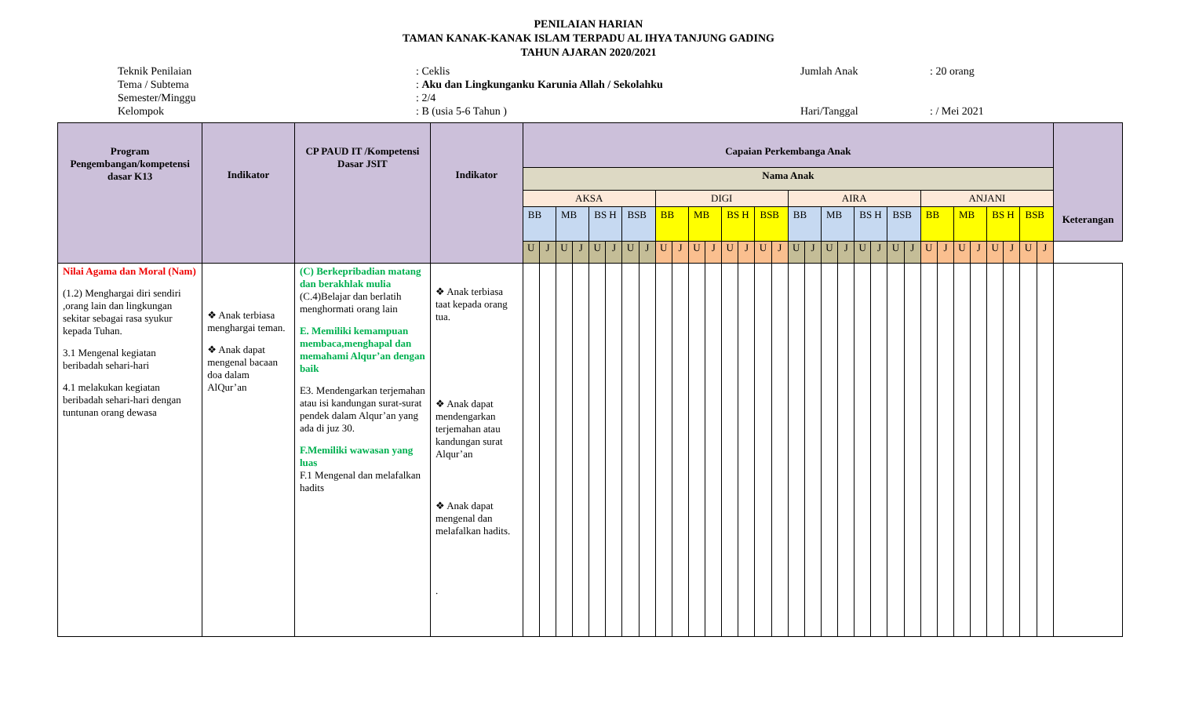PENILAIAN HARIAN
TAMAN KANAK-KANAK ISLAM TERPADU AL IHYA TANJUNG GADING
TAHUN AJARAN 2020/2021
Teknik Penilaian
: Ceklis
Jumlah Anak
: 20 orang
Tema / Subtema
: Aku dan Lingkunganku Karunia Allah / Sekolahku
Semester/Minggu
: 2/4
Kelompok
: B (usia 5-6 Tahun )
Hari/Tanggal
: / Mei 2021
| Program Pengembangan/kompetensi dasar K13 | Indikator | CP PAUD IT /Kompetensi Dasar JSIT | Indikator | Capaian Perkembanga Anak | | | | | | | | | | | | | | | | | | | | | | | | | | | | | | | | Keterangan |
| --- | --- | --- | --- | --- | --- | --- | --- | --- | --- | --- | --- | --- | --- | --- | --- | --- | --- | --- | --- | --- | --- | --- | --- | --- | --- | --- | --- | --- | --- | --- | --- | --- | --- | --- | --- | --- |
| | | | | Nama Anak | | | | | | | | | | | | | | | | | | | | | | | | | | | | | | | | |
| | | | | AKSA | | | | | | | | DIGI | | | | | | | | AIRA | | | | | | | | ANJANI | | | | | | | | |
| | | | | BB | | MB | | BS H | | BSB | | BB | | MB | | BS H | | BSB | | BB | | MB | | BS H | | BSB | | BB | | MB | | BS H | | BSB | | |
| | | | | U | J | U | J | U | J | U | J | U | J | U | J | U | J | U | J | U | J | U | J | U | J | U | J | U | J | U | J | U | J | U | J | |
| Nilai Agama dan Moral (Nam) (1.2) Menghargai diri sendiri ,orang lain dan lingkungan sekitar sebagai rasa syukur kepada Tuhan. 3.1 Mengenal kegiatan beribadah sehari-hari 4.1 melakukan kegiatan beribadah sehari-hari dengan tuntunan orang dewasa | ❖ Anak terbiasa menghargai teman. ❖ Anak dapat mengenal bacaan doa dalam AlQur’an | (C) Berkepribadian matang dan berakhlak mulia (C.4)Belajar dan berlatih menghormati orang lain E. Memiliki kemampuan membaca,menghapal dan memahami Alqur’an dengan baik E3. Mendengarkan terjemahan atau isi kandungan surat-surat pendek dalam Alqur’an yang ada di juz 30. F.Memiliki wawasan yang luas F.1 Mengenal dan melafalkan hadits | ❖ Anak terbiasa taat kepada orang tua. ❖ Anak dapat mendengarkan terjemahan atau kandungan surat Alqur’an ❖ Anak dapat mengenal dan melafalkan hadits. . | | | | | | | | | | | | | | | | | | | | | | | | | | | | | | | | | |